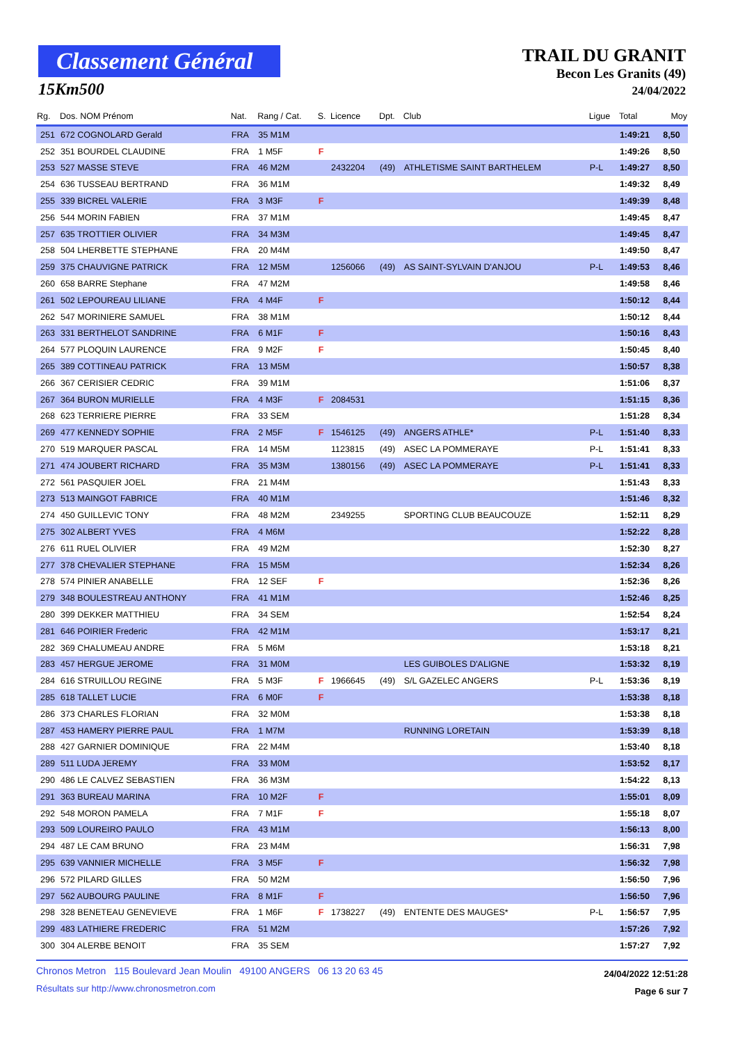Classement Général
15Km500
TRAIL DU GRANIT
Becon Les Granits (49)
24/04/2022
| Rg. | Dos. NOM Prénom | Nat. | Rang / Cat. | S. | Licence | Dpt. | Club | Ligue | Total | Moy |
| --- | --- | --- | --- | --- | --- | --- | --- | --- | --- | --- |
| 251 | 672 COGNOLARD Gerald | FRA | 35 M1M | | | | | | 1:49:21 | 8,50 |
| 252 | 351 BOURDEL CLAUDINE | FRA | 1 M5F | F | | | | | 1:49:26 | 8,50 |
| 253 | 527 MASSE STEVE | FRA | 46 M2M | | 2432204 | (49) | ATHLETISME SAINT BARTHELEM | P-L | 1:49:27 | 8,50 |
| 254 | 636 TUSSEAU BERTRAND | FRA | 36 M1M | | | | | | 1:49:32 | 8,49 |
| 255 | 339 BICREL VALERIE | FRA | 3 M3F | F | | | | | 1:49:39 | 8,48 |
| 256 | 544 MORIN FABIEN | FRA | 37 M1M | | | | | | 1:49:45 | 8,47 |
| 257 | 635 TROTTIER OLIVIER | FRA | 34 M3M | | | | | | 1:49:45 | 8,47 |
| 258 | 504 LHERBETTE STEPHANE | FRA | 20 M4M | | | | | | 1:49:50 | 8,47 |
| 259 | 375 CHAUVIGNE PATRICK | FRA | 12 M5M | | 1256066 | (49) | AS SAINT-SYLVAIN D'ANJOU | P-L | 1:49:53 | 8,46 |
| 260 | 658 BARRE Stephane | FRA | 47 M2M | | | | | | 1:49:58 | 8,46 |
| 261 | 502 LEPOUREAU LILIANE | FRA | 4 M4F | F | | | | | 1:50:12 | 8,44 |
| 262 | 547 MORINIERE SAMUEL | FRA | 38 M1M | | | | | | 1:50:12 | 8,44 |
| 263 | 331 BERTHELOT SANDRINE | FRA | 6 M1F | F | | | | | 1:50:16 | 8,43 |
| 264 | 577 PLOQUIN LAURENCE | FRA | 9 M2F | F | | | | | 1:50:45 | 8,40 |
| 265 | 389 COTTINEAU PATRICK | FRA | 13 M5M | | | | | | 1:50:57 | 8,38 |
| 266 | 367 CERISIER CEDRIC | FRA | 39 M1M | | | | | | 1:51:06 | 8,37 |
| 267 | 364 BURON MURIELLE | FRA | 4 M3F | F | 2084531 | | | | 1:51:15 | 8,36 |
| 268 | 623 TERRIERE PIERRE | FRA | 33 SEM | | | | | | 1:51:28 | 8,34 |
| 269 | 477 KENNEDY SOPHIE | FRA | 2 M5F | F | 1546125 | (49) | ANGERS ATHLE* | P-L | 1:51:40 | 8,33 |
| 270 | 519 MARQUER PASCAL | FRA | 14 M5M | | 1123815 | (49) | ASEC LA POMMERAYE | P-L | 1:51:41 | 8,33 |
| 271 | 474 JOUBERT RICHARD | FRA | 35 M3M | | 1380156 | (49) | ASEC LA POMMERAYE | P-L | 1:51:41 | 8,33 |
| 272 | 561 PASQUIER JOEL | FRA | 21 M4M | | | | | | 1:51:43 | 8,33 |
| 273 | 513 MAINGOT FABRICE | FRA | 40 M1M | | | | | | 1:51:46 | 8,32 |
| 274 | 450 GUILLEVIC TONY | FRA | 48 M2M | | 2349255 | | SPORTING CLUB BEAUCOUZE | | 1:52:11 | 8,29 |
| 275 | 302 ALBERT YVES | FRA | 4 M6M | | | | | | 1:52:22 | 8,28 |
| 276 | 611 RUEL OLIVIER | FRA | 49 M2M | | | | | | 1:52:30 | 8,27 |
| 277 | 378 CHEVALIER STEPHANE | FRA | 15 M5M | | | | | | 1:52:34 | 8,26 |
| 278 | 574 PINIER ANABELLE | FRA | 12 SEF | F | | | | | 1:52:36 | 8,26 |
| 279 | 348 BOULESTREAU ANTHONY | FRA | 41 M1M | | | | | | 1:52:46 | 8,25 |
| 280 | 399 DEKKER MATTHIEU | FRA | 34 SEM | | | | | | 1:52:54 | 8,24 |
| 281 | 646 POIRIER Frederic | FRA | 42 M1M | | | | | | 1:53:17 | 8,21 |
| 282 | 369 CHALUMEAU ANDRE | FRA | 5 M6M | | | | | | 1:53:18 | 8,21 |
| 283 | 457 HERGUE JEROME | FRA | 31 M0M | | | | LES GUIBOLES D'ALIGNE | | 1:53:32 | 8,19 |
| 284 | 616 STRUILLOU REGINE | FRA | 5 M3F | F | 1966645 | (49) | S/L GAZELEC ANGERS | P-L | 1:53:36 | 8,19 |
| 285 | 618 TALLET LUCIE | FRA | 6 M0F | F | | | | | 1:53:38 | 8,18 |
| 286 | 373 CHARLES FLORIAN | FRA | 32 M0M | | | | | | 1:53:38 | 8,18 |
| 287 | 453 HAMERY PIERRE PAUL | FRA | 1 M7M | | | | RUNNING LORETAIN | | 1:53:39 | 8,18 |
| 288 | 427 GARNIER DOMINIQUE | FRA | 22 M4M | | | | | | 1:53:40 | 8,18 |
| 289 | 511 LUDA JEREMY | FRA | 33 M0M | | | | | | 1:53:52 | 8,17 |
| 290 | 486 LE CALVEZ SEBASTIEN | FRA | 36 M3M | | | | | | 1:54:22 | 8,13 |
| 291 | 363 BUREAU MARINA | FRA | 10 M2F | F | | | | | 1:55:01 | 8,09 |
| 292 | 548 MORON PAMELA | FRA | 7 M1F | F | | | | | 1:55:18 | 8,07 |
| 293 | 509 LOUREIRO PAULO | FRA | 43 M1M | | | | | | 1:56:13 | 8,00 |
| 294 | 487 LE CAM BRUNO | FRA | 23 M4M | | | | | | 1:56:31 | 7,98 |
| 295 | 639 VANNIER MICHELLE | FRA | 3 M5F | F | | | | | 1:56:32 | 7,98 |
| 296 | 572 PILARD GILLES | FRA | 50 M2M | | | | | | 1:56:50 | 7,96 |
| 297 | 562 AUBOURG PAULINE | FRA | 8 M1F | F | | | | | 1:56:50 | 7,96 |
| 298 | 328 BENETEAU GENEVIEVE | FRA | 1 M6F | F | 1738227 | (49) | ENTENTE DES MAUGES* | P-L | 1:56:57 | 7,95 |
| 299 | 483 LATHIERE FREDERIC | FRA | 51 M2M | | | | | | 1:57:26 | 7,92 |
| 300 | 304 ALERBE BENOIT | FRA | 35 SEM | | | | | | 1:57:27 | 7,92 |
Chronos Metron 115 Boulevard Jean Moulin 49100 ANGERS 06 13 20 63 45
Résultats sur http://www.chronosmetron.com
24/04/2022 12:51:28
Page 6 sur 7